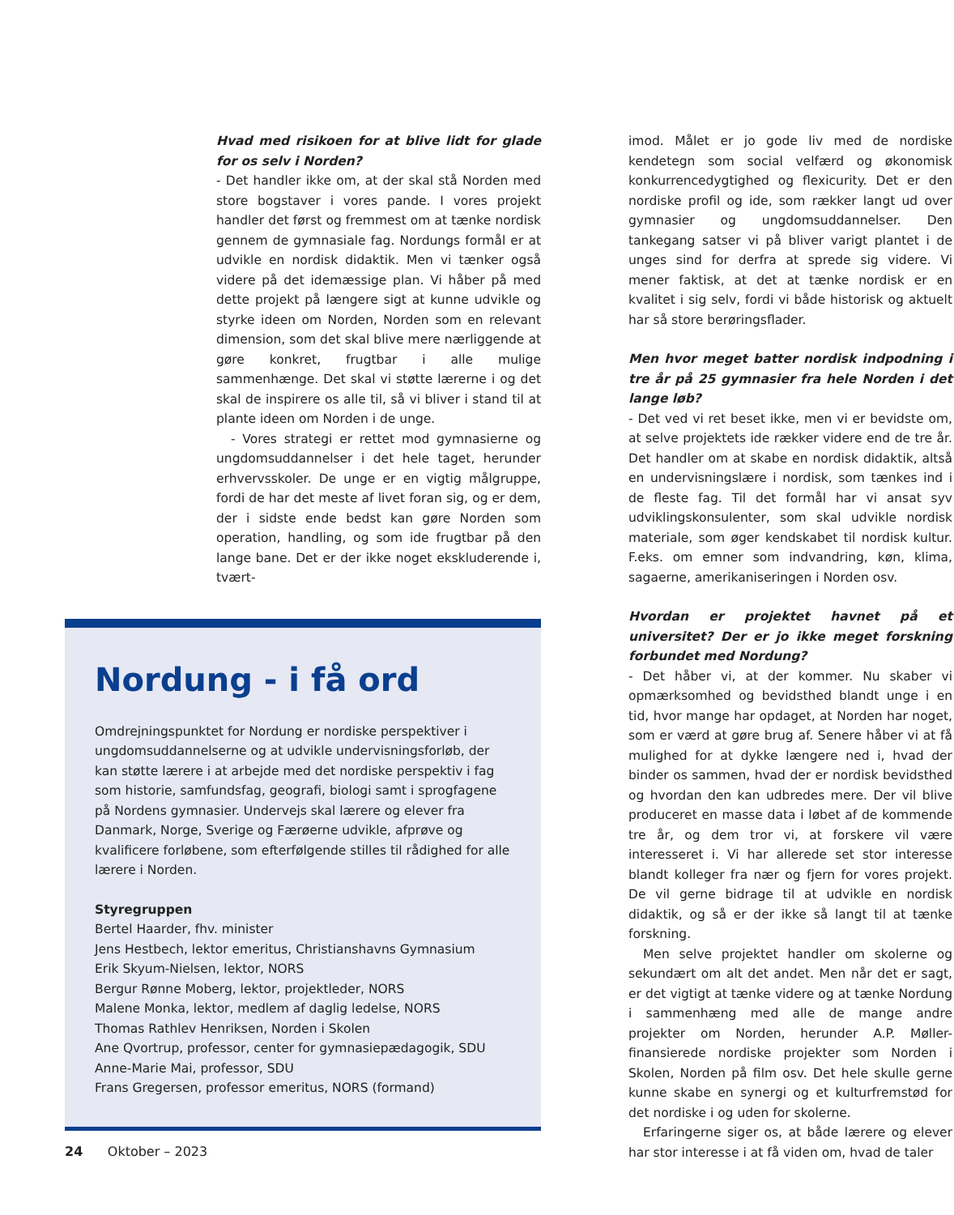Hvad med risikoen for at blive lidt for glade for os selv i Norden?
- Det handler ikke om, at der skal stå Norden med store bogstaver i vores pande. I vores projekt handler det først og fremmest om at tænke nordisk gennem de gymnasiale fag. Nordungs formål er at udvikle en nordisk didaktik. Men vi tænker også videre på det idemæssige plan. Vi håber på med dette projekt på længere sigt at kunne udvikle og styrke ideen om Norden, Norden som en relevant dimension, som det skal blive mere nærliggende at gøre konkret, frugtbar i alle mulige sammenhænge. Det skal vi støtte lærerne i og det skal de inspirere os alle til, så vi bliver i stand til at plante ideen om Norden i de unge.
- Vores strategi er rettet mod gymnasierne og ungdomsuddannelser i det hele taget, herunder erhvervsskoler. De unge er en vigtig målgruppe, fordi de har det meste af livet foran sig, og er dem, der i sidste ende bedst kan gøre Norden som operation, handling, og som ide frugtbar på den lange bane. Det er der ikke noget ekskluderende i, tvært-
Nordung - i få ord
Omdrejningspunktet for Nordung er nordiske perspektiver i ungdomsuddannelserne og at udvikle undervisningsforløb, der kan støtte lærere i at arbejde med det nordiske perspektiv i fag som historie, samfundsfag, geografi, biologi samt i sprogfagene på Nordens gymnasier. Undervejs skal lærere og elever fra Danmark, Norge, Sverige og Færøerne udvikle, afprøve og kvalificere forløbene, som efterfølgende stilles til rådighed for alle lærere i Norden.
Styregruppen
Bertel Haarder, fhv. minister
Jens Hestbech, lektor emeritus, Christianshavns Gymnasium
Erik Skyum-Nielsen, lektor, NORS
Bergur Rønne Moberg, lektor, projektleder, NORS
Malene Monka, lektor, medlem af daglig ledelse, NORS
Thomas Rathlev Henriksen, Norden i Skolen
Ane Qvortrup, professor, center for gymnasiepædagogik, SDU
Anne-Marie Mai, professor, SDU
Frans Gregersen, professor emeritus, NORS (formand)
imod. Målet er jo gode liv med de nordiske kendetegn som social velfærd og økonomisk konkurrencedygtighed og flexicurity. Det er den nordiske profil og ide, som rækker langt ud over gymnasier og ungdomsuddannelser. Den tankegang satser vi på bliver varigt plantet i de unges sind for derfra at sprede sig videre. Vi mener faktisk, at det at tænke nordisk er en kvalitet i sig selv, fordi vi både historisk og aktuelt har så store berøringsflader.
Men hvor meget batter nordisk indpodning i tre år på 25 gymnasier fra hele Norden i det lange løb?
- Det ved vi ret beset ikke, men vi er bevidste om, at selve projektets ide rækker videre end de tre år. Det handler om at skabe en nordisk didaktik, altså en undervisningslære i nordisk, som tænkes ind i de fleste fag. Til det formål har vi ansat syv udviklingskonsulenter, som skal udvikle nordisk materiale, som øger kendskabet til nordisk kultur. F.eks. om emner som indvandring, køn, klima, sagaerne, amerikaniseringen i Norden osv.
Hvordan er projektet havnet på et universitet? Der er jo ikke meget forskning forbundet med Nordung?
- Det håber vi, at der kommer. Nu skaber vi opmærksomhed og bevidsthed blandt unge i en tid, hvor mange har opdaget, at Norden har noget, som er værd at gøre brug af. Senere håber vi at få mulighed for at dykke længere ned i, hvad der binder os sammen, hvad der er nordisk bevidsthed og hvordan den kan udbredes mere. Der vil blive produceret en masse data i løbet af de kommende tre år, og dem tror vi, at forskere vil være interesseret i. Vi har allerede set stor interesse blandt kolleger fra nær og fjern for vores projekt. De vil gerne bidrage til at udvikle en nordisk didaktik, og så er der ikke så langt til at tænke forskning.
Men selve projektet handler om skolerne og sekundært om alt det andet. Men når det er sagt, er det vigtigt at tænke videre og at tænke Nordung i sammenhæng med alle de mange andre projekter om Norden, herunder A.P. Møller-finansierede nordiske projekter som Norden i Skolen, Norden på film osv. Det hele skulle gerne kunne skabe en synergi og et kulturfremstød for det nordiske i og uden for skolerne.
Erfaringerne siger os, at både lærere og elever har stor interesse i at få viden om, hvad de taler
24 Oktober – 2023